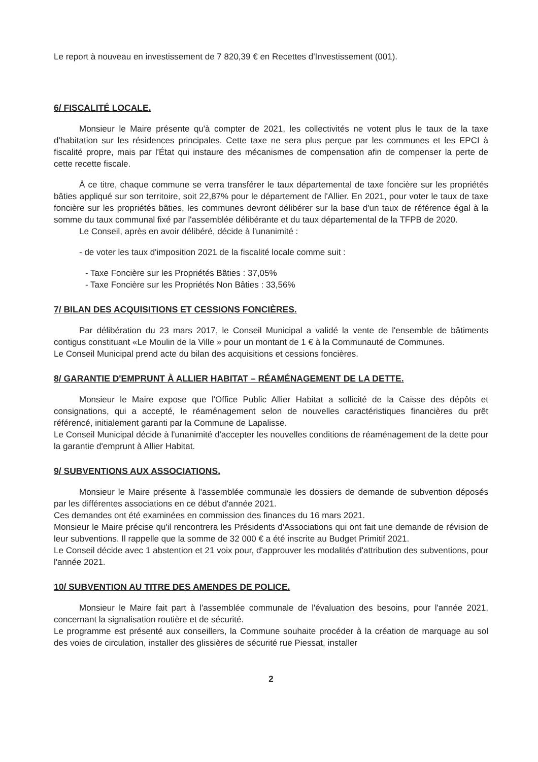Le report à nouveau en investissement de 7 820,39 € en Recettes d'Investissement (001).
6/ FISCALITÉ LOCALE.
Monsieur le Maire présente qu'à compter de 2021, les collectivités ne votent plus le taux de la taxe d'habitation sur les résidences principales. Cette taxe ne sera plus perçue par les communes et les EPCI à fiscalité propre, mais par l'État qui instaure des mécanismes de compensation afin de compenser la perte de cette recette fiscale.
À ce titre, chaque commune se verra transférer le taux départemental de taxe foncière sur les propriétés bâties appliqué sur son territoire, soit 22,87% pour le département de l'Allier. En 2021, pour voter le taux de taxe foncière sur les propriétés bâties, les communes devront délibérer sur la base d'un taux de référence égal à la somme du taux communal fixé par l'assemblée délibérante et du taux départemental de la TFPB de 2020.
Le Conseil, après en avoir délibéré, décide à l'unanimité :
- de voter les taux d'imposition 2021 de la fiscalité locale comme suit :
- Taxe Foncière sur les Propriétés Bâties : 37,05%
- Taxe Foncière sur les Propriétés Non Bâties : 33,56%
7/ BILAN DES ACQUISITIONS ET CESSIONS FONCIÈRES.
Par délibération du 23 mars 2017, le Conseil Municipal a validé la vente de l'ensemble de bâtiments contigus constituant «Le Moulin de la Ville » pour un montant de 1 € à la Communauté de Communes.
Le Conseil Municipal prend acte du bilan des acquisitions et cessions foncières.
8/ GARANTIE D'EMPRUNT À ALLIER HABITAT – RÉAMÉNAGEMENT DE LA DETTE.
Monsieur le Maire expose que l'Office Public Allier Habitat a sollicité de la Caisse des dépôts et consignations, qui a accepté, le réaménagement selon de nouvelles caractéristiques financières du prêt référencé, initialement garanti par la Commune de Lapalisse.
Le Conseil Municipal décide à l'unanimité d'accepter les nouvelles conditions de réaménagement de la dette pour la garantie d'emprunt à Allier Habitat.
9/ SUBVENTIONS AUX ASSOCIATIONS.
Monsieur le Maire présente à l'assemblée communale les dossiers de demande de subvention déposés par les différentes associations en ce début d'année 2021.
Ces demandes ont été examinées en commission des finances du 16 mars 2021.
Monsieur le Maire précise qu'il rencontrera les Présidents d'Associations qui ont fait une demande de révision de leur subventions. Il rappelle que la somme de 32 000 € a été inscrite au Budget Primitif 2021.
Le Conseil décide avec 1 abstention et 21 voix pour, d'approuver les modalités d'attribution des subventions, pour l'année 2021.
10/ SUBVENTION AU TITRE DES AMENDES DE POLICE.
Monsieur le Maire fait part à l'assemblée communale de l'évaluation des besoins, pour l'année 2021, concernant la signalisation routière et de sécurité.
Le programme est présenté aux conseillers, la Commune souhaite procéder à la création de marquage au sol des voies de circulation, installer des glissières de sécurité rue Piessat, installer
2